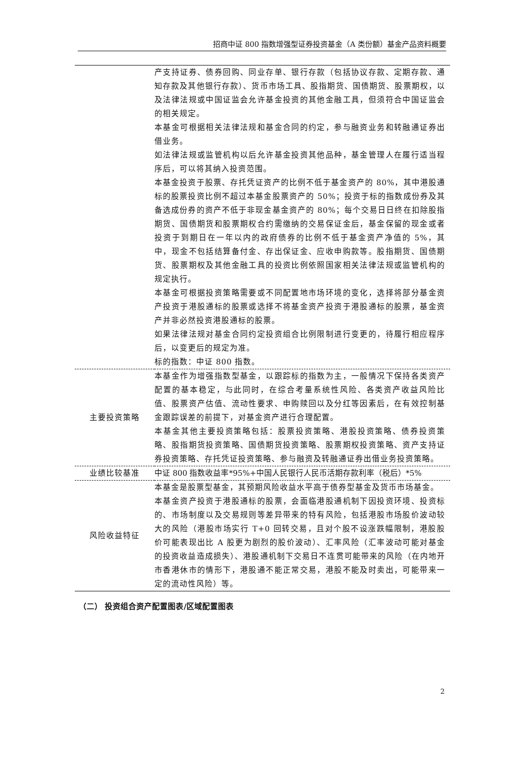招商中证 800 指数增强型证券投资基金（A 类份额）基金产品资料概要
| | 产支持证券、债券回购、同业存单、银行存款（包括协议存款、定期存款、通知存款及其他银行存款）、货币市场工具、股指期货、国债期货、股票期权，以及法律法规或中国证监会允许基金投资的其他金融工具，但须符合中国证监会的相关规定。 本基金可根据相关法律法规和基金合同的约定，参与融资业务和转融通证券出借业务。 如法律法规或监管机构以后允许基金投资其他品种，基金管理人在履行适当程序后，可以将其纳入投资范围。 本基金投资于股票、存托凭证资产的比例不低于基金资产的 80%，其中港股通标的股票投资比例不超过本基金股票资产的 50%；投资于标的指数成份券及其备选成份券的资产不低于非现金基金资产的 80%；每个交易日日终在扣除股指期货、国债期货和股票期权合约需缴纳的交易保证金后，基金保留的现金或者投资于到期日在一年以内的政府债券的比例不低于基金资产净值的 5%，其中，现金不包括结算备付金、存出保证金、应收申购款等。股指期货、国债期货、股票期权及其他金融工具的投资比例依照国家相关法律法规或监管机构的规定执行。 本基金可根据投资策略需要或不同配置地市场环境的变化，选择将部分基金资产投资于港股通标的股票或选择不将基金资产投资于港股通标的股票，基金资产并非必然投资港股通标的股票。 如果法律法规对基金合同约定投资组合比例限制进行变更的，待履行相应程序后，以变更后的规定为准。 标的指数：中证 800 指数。 |
| 主要投资策略 | 本基金作为增强指数型基金，以跟踪标的指数为主，一般情况下保持各类资产配置的基本稳定，与此同时，在综合考量系统性风险、各类资产收益风险比值、股票资产估值、流动性要求、申购赎回以及分红等因素后，在有效控制基金跟踪误差的前提下，对基金资产进行合理配置。 本基金其他主要投资策略包括：股票投资策略、港股投资策略、债券投资策略、股指期货投资策略、国债期货投资策略、股票期权投资策略、资产支持证券投资策略、存托凭证投资策略、参与融资及转融通证券出借业务投资策略。 |
| 业绩比较基准 | 中证 800 指数收益率*95%+中国人民银行人民币活期存款利率（税后）*5% |
| 风险收益特征 | 本基金是股票型基金，其预期风险收益水平高于债券型基金及货币市场基金。 本基金资产投资于港股通标的股票，会面临港股通机制下因投资环境、投资标的、市场制度以及交易规则等差异带来的特有风险，包括港股市场股价波动较大的风险（港股市场实行 T+0 回转交易，且对个股不设涨跌幅限制，港股股价可能表现出比 A 股更为剧烈的股价波动）、汇率风险（汇率波动可能对基金的投资收益造成损失）、港股通机制下交易日不连贯可能带来的风险（在内地开市香港休市的情形下，港股通不能正常交易，港股不能及时卖出，可能带来一定的流动性风险）等。 |
（二） 投资组合资产配置图表/区域配置图表
2